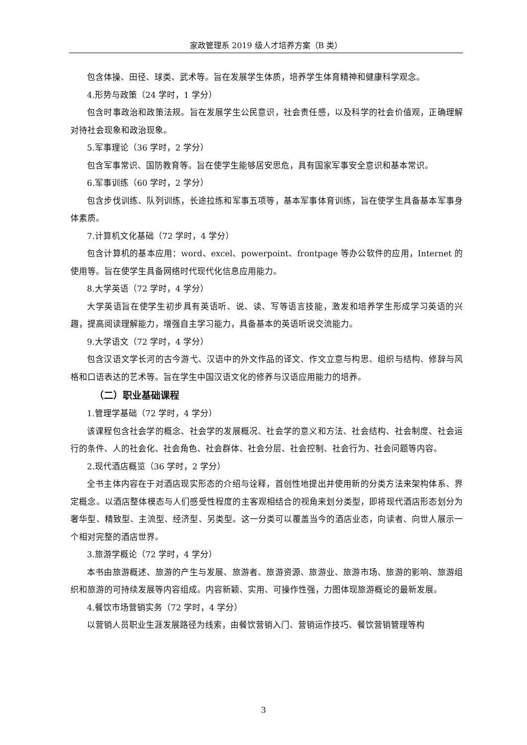家政管理系 2019 级人才培养方案（B 类）
包含体操、田径、球类、武术等。旨在发展学生体质，培养学生体育精神和健康科学观念。
4.形势与政策（24 学时，1 学分）
包含时事政治和政策法规。旨在发展学生公民意识，社会责任感，以及科学的社会价值观，正确理解对待社会现象和政治现象。
5.军事理论（36 学时，2 学分）
包含军事常识、国防教育等。旨在使学生能够居安思危，具有国家军事安全意识和基本常识。
6.军事训练（60 学时，2 学分）
包含步伐训练、队列训练，长途拉练和军事五项等，基本军事体育训练，旨在使学生具备基本军事身体素质。
7.计算机文化基础（72 学时，4 学分）
包含计算机的基本应用：word、excel、powerpoint、frontpage 等办公软件的应用，Internet 的使用等。旨在使学生具备网络时代现代化信息应用能力。
8.大学英语（72 学时，4 学分）
大学英语旨在使学生初步具有英语听、说、读、写等语言技能，激发和培养学生形成学习英语的兴趣，提高阅读理解能力，增强自主学习能力，具备基本的英语听说交流能力。
9.大学语文（72 学时，4 学分）
包含汉语文学长河的古今游弋、汉语中的外文作品的译文、作文立意与构思、组织与结构、修辞与风格和口语表达的艺术等。旨在学生中国汉语文化的修养与汉语应用能力的培养。
（二）职业基础课程
1.管理学基础（72 学时，4 学分）
该课程包含社会学的概念、社会学的发展概况、社会学的意义和方法、社会结构、社会制度、社会运行的条件、人的社会化、社会角色、社会群体、社会分层、社会控制、社会行为、社会问题等内容。
2.现代酒店概览（36 学时，2 学分）
全书主体内容在于对酒店现实形态的介绍与诠释，首创性地提出并使用新的分类方法来架构体系、界定概念。以酒店整体模态与人们感受性程度的主客观相结合的视角来划分类型，即将现代酒店形态划分为奢华型、精致型、主流型、经济型、另类型。这一分类可以覆盖当今的酒店业态，向读者、向世人展示一个相对完整的酒店世界。
3.旅游学概论（72 学时，4 学分）
本书由旅游概述、旅游的产生与发展、旅游者、旅游资源、旅游业、旅游市场、旅游的影响、旅游组织和旅游的可持续发展等内容组成。内容新颖、实用、可操作性强，力图体现旅游概论的最新发展。
4.餐饮市场营销实务（72 学时，4 学分）
以营销人员职业生涯发展路径为线索，由餐饮营销入门、营销运作技巧、餐饮营销管理等构
3